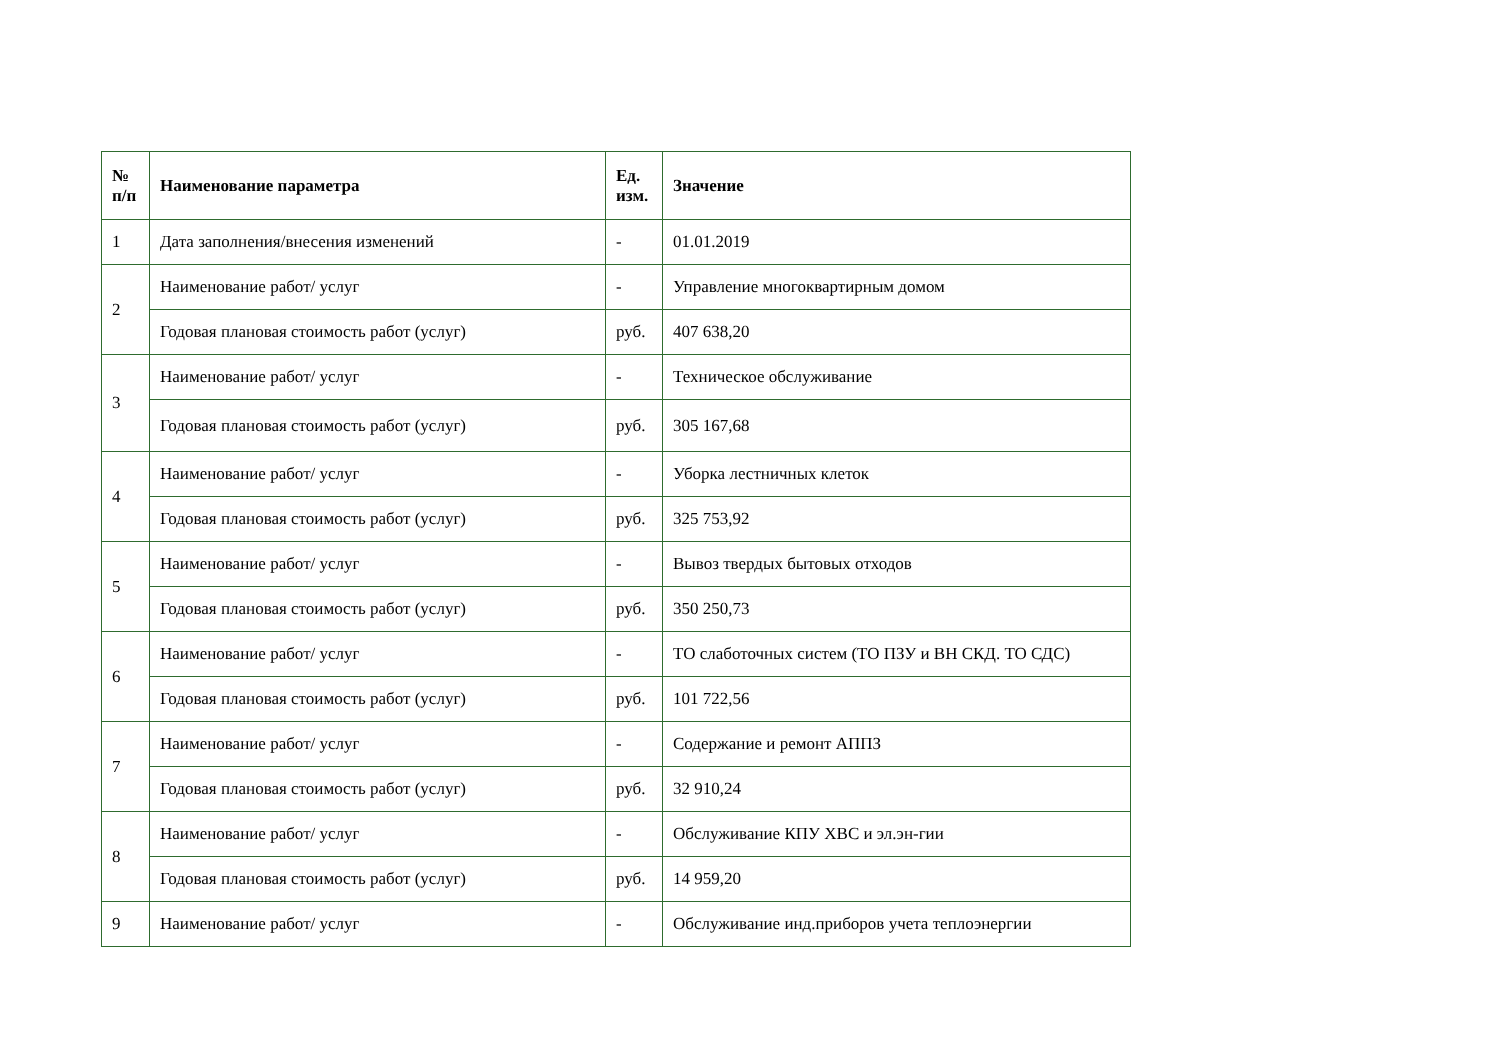| № п/п | Наименование параметра | Ед. изм. | Значение |
| --- | --- | --- | --- |
| 1 | Дата заполнения/внесения изменений | - | 01.01.2019 |
| 2 | Наименование работ/ услуг | - | Управление многоквартирным домом |
| | Годовая плановая стоимость работ (услуг) | руб. | 407 638,20 |
| 3 | Наименование работ/ услуг | - | Техническое обслуживание |
| | Годовая плановая стоимость работ (услуг) | руб. | 305 167,68 |
| 4 | Наименование работ/ услуг | - | Уборка лестничных клеток |
| | Годовая плановая стоимость работ (услуг) | руб. | 325 753,92 |
| 5 | Наименование работ/ услуг | - | Вывоз твердых бытовых отходов |
| | Годовая плановая стоимость работ (услуг) | руб. | 350 250,73 |
| 6 | Наименование работ/ услуг | - | ТО слаботочных систем (ТО ПЗУ и ВН СКД. ТО СДС) |
| | Годовая плановая стоимость работ (услуг) | руб. | 101 722,56 |
| 7 | Наименование работ/ услуг | - | Содержание и ремонт АППЗ |
| | Годовая плановая стоимость работ (услуг) | руб. | 32 910,24 |
| 8 | Наименование работ/ услуг | - | Обслуживание КПУ ХВС и эл.эн-гии |
| | Годовая плановая стоимость работ (услуг) | руб. | 14 959,20 |
| 9 | Наименование работ/ услуг | - | Обслуживание инд.приборов учета теплоэнергии |